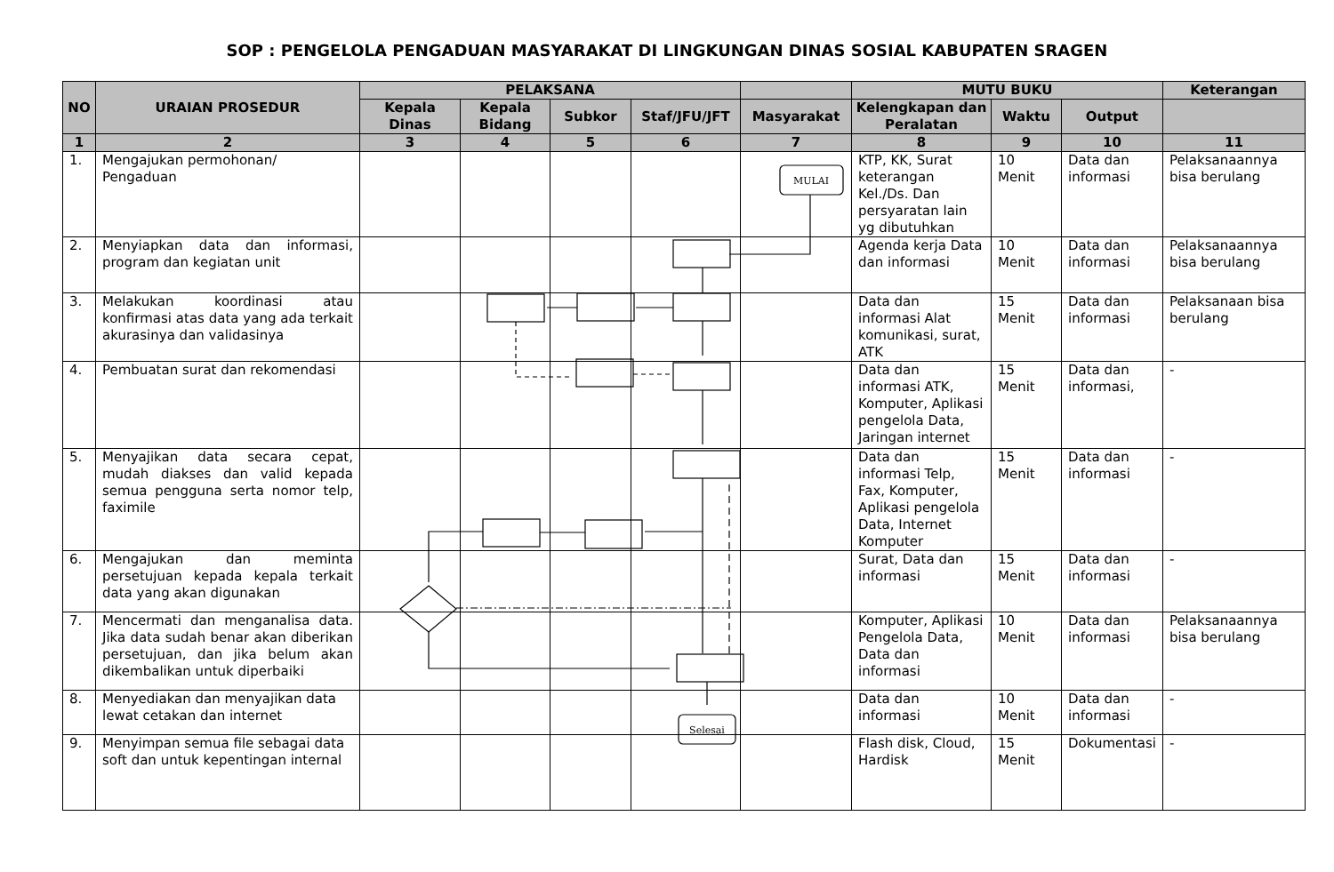SOP : PENGELOLA PENGADUAN MASYARAKAT DI LINGKUNGAN DINAS SOSIAL KABUPATEN SRAGEN
| NO | URAIAN PROSEDUR | PELAKSANA | | | | | MUTU BUKU | | | Keterangan |
| --- | --- | --- | --- | --- | --- | --- | --- | --- | --- | --- |
| | | Kepala Dinas | Kepala Bidang | Subkor | Staf/JFU/JFT | Masyarakat | Kelengkapan dan Peralatan | Waktu | Output | |
| 1 | 2 | 3 | 4 | 5 | 6 | 7 | 8 | 9 | 10 | 11 |
| 1. | Mengajukan permohonan/ Pengaduan | | | | | | KTP, KK, Surat keterangan Kel./Ds. Dan persyaratan lain yg dibutuhkan | 10 Menit | Data dan informasi | Pelaksanaannya bisa berulang |
| 2. | Menyiapkan data dan informasi, program dan kegiatan unit | | | | | | Agenda kerja Data dan informasi | 10 Menit | Data dan informasi | Pelaksanaannya bisa berulang |
| 3. | Melakukan koordinasi atau konfirmasi atas data yang ada terkait akurasinya dan validasinya | | | | | | Data dan informasi Alat komunikasi, surat, ATK | 15 Menit | Data dan informasi | Pelaksanaan bisa berulang |
| 4. | Pembuatan surat dan rekomendasi | | | | | | Data dan informasi ATK, Komputer, Aplikasi pengelola Data, Jaringan internet | 15 Menit | Data dan informasi, | - |
| 5. | Menyajikan data secara cepat, mudah diakses dan valid kepada semua pengguna serta nomor telp, faximile | | | | | | Data dan informasi Telp, Fax, Komputer, Aplikasi pengelola Data, Internet Komputer | 15 Menit | Data dan informasi | - |
| 6. | Mengajukan dan meminta persetujuan kepada kepala terkait data yang akan digunakan | | | | | | Surat, Data dan informasi | 15 Menit | Data dan informasi | - |
| 7. | Mencermati dan menganalisa data. Jika data sudah benar akan diberikan persetujuan, dan jika belum akan dikembalikan untuk diperbaiki | | | | | | Komputer, Aplikasi Pengelola Data, Data dan informasi | 10 Menit | Data dan informasi | Pelaksanaannya bisa berulang |
| 8. | Menyediakan dan menyajikan data lewat cetakan dan internet | | | | | | Data dan informasi | 10 Menit | Data dan informasi | - |
| 9. | Menyimpan semua file sebagai data soft dan untuk kepentingan internal | | | | | | Flash disk, Cloud, Hardisk | 15 Menit | Dokumentasi | - |
MULAI
Selesai